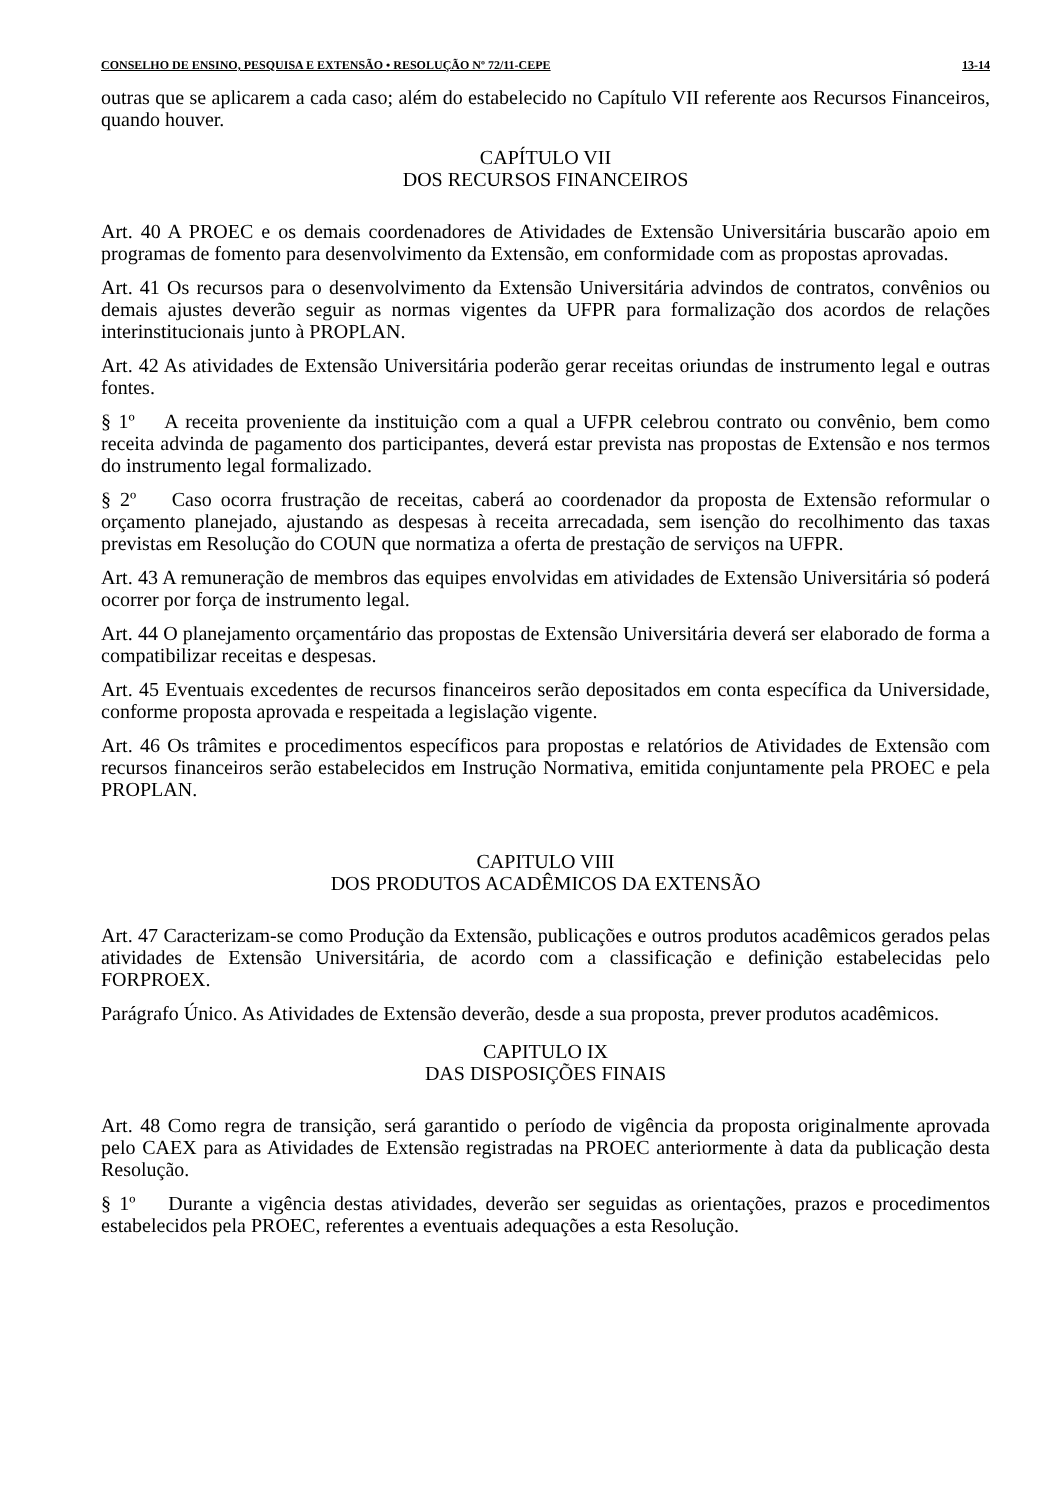CONSELHO DE ENSINO, PESQUISA E EXTENSÃO • RESOLUÇÃO Nº 72/11-CEPE 13-14
outras que se aplicarem a cada caso; além do estabelecido no Capítulo VII referente aos Recursos Financeiros, quando houver.
CAPÍTULO VII
DOS RECURSOS FINANCEIROS
Art. 40 A PROEC e os demais coordenadores de Atividades de Extensão Universitária buscarão apoio em programas de fomento para desenvolvimento da Extensão, em conformidade com as propostas aprovadas.
Art. 41 Os recursos para o desenvolvimento da Extensão Universitária advindos de contratos, convênios ou demais ajustes deverão seguir as normas vigentes da UFPR para formalização dos acordos de relações interinstitucionais junto à PROPLAN.
Art. 42 As atividades de Extensão Universitária poderão gerar receitas oriundas de instrumento legal e outras fontes.
§ 1º A receita proveniente da instituição com a qual a UFPR celebrou contrato ou convênio, bem como receita advinda de pagamento dos participantes, deverá estar prevista nas propostas de Extensão e nos termos do instrumento legal formalizado.
§ 2º Caso ocorra frustração de receitas, caberá ao coordenador da proposta de Extensão reformular o orçamento planejado, ajustando as despesas à receita arrecadada, sem isenção do recolhimento das taxas previstas em Resolução do COUN que normatiza a oferta de prestação de serviços na UFPR.
Art. 43 A remuneração de membros das equipes envolvidas em atividades de Extensão Universitária só poderá ocorrer por força de instrumento legal.
Art. 44 O planejamento orçamentário das propostas de Extensão Universitária deverá ser elaborado de forma a compatibilizar receitas e despesas.
Art. 45 Eventuais excedentes de recursos financeiros serão depositados em conta específica da Universidade, conforme proposta aprovada e respeitada a legislação vigente.
Art. 46 Os trâmites e procedimentos específicos para propostas e relatórios de Atividades de Extensão com recursos financeiros serão estabelecidos em Instrução Normativa, emitida conjuntamente pela PROEC e pela PROPLAN.
CAPITULO VIII
DOS PRODUTOS ACADÊMICOS DA EXTENSÃO
Art. 47 Caracterizam-se como Produção da Extensão, publicações e outros produtos acadêmicos gerados pelas atividades de Extensão Universitária, de acordo com a classificação e definição estabelecidas pelo FORPROEX.
Parágrafo Único. As Atividades de Extensão deverão, desde a sua proposta, prever produtos acadêmicos.
CAPITULO IX
DAS DISPOSIÇÕES FINAIS
Art. 48 Como regra de transição, será garantido o período de vigência da proposta originalmente aprovada pelo CAEX para as Atividades de Extensão registradas na PROEC anteriormente à data da publicação desta Resolução.
§ 1º Durante a vigência destas atividades, deverão ser seguidas as orientações, prazos e procedimentos estabelecidos pela PROEC, referentes a eventuais adequações a esta Resolução.